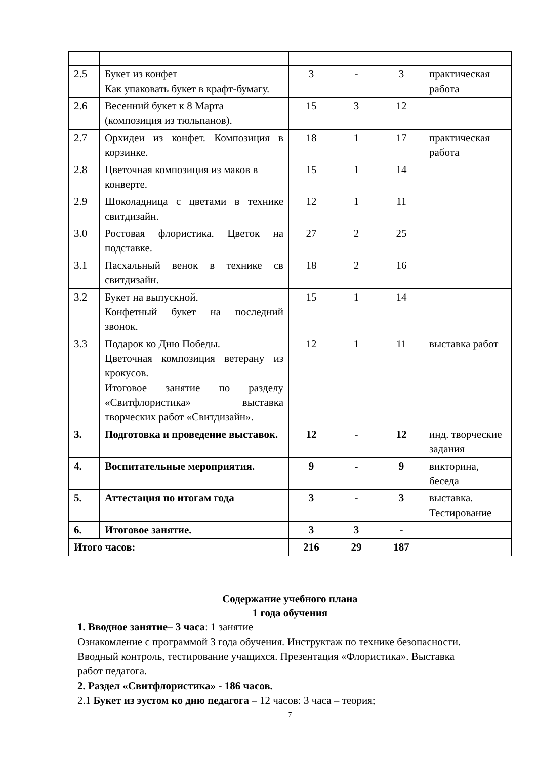| 2.5 | Букет из конфет Как упаковать букет в крафт-бумагу. | 3 | - | 3 | практическая работа |
| 2.6 | Весенний букет к 8 Марта (композиция из тюльпанов). | 15 | 3 | 12 | |
| 2.7 | Орхидеи из конфет. Композиция в корзинке. | 18 | 1 | 17 | практическая работа |
| 2.8 | Цветочная композиция из маков в конверте. | 15 | 1 | 14 | |
| 2.9 | Шоколадница с цветами в технике свитдизайн. | 12 | 1 | 11 | |
| 3.0 | Ростовая флористика. Цветок на подставке. | 27 | 2 | 25 | |
| 3.1 | Пасхальный венок в технике св свитдизайн. | 18 | 2 | 16 | |
| 3.2 | Букет на выпускной. Конфетный букет на последний звонок. | 15 | 1 | 14 | |
| 3.3 | Подарок ко Дню Победы. Цветочная композиция ветерану из крокусов. Итоговое занятие по разделу «Свитфлористика» выставка творческих работ «Свитдизайн». | 12 | 1 | 11 | выставка работ |
| 3. | Подготовка и проведение выставок. | 12 | - | 12 | инд. творческие задания |
| 4. | Воспитательные мероприятия. | 9 | - | 9 | викторина, беседа |
| 5. | Аттестация по итогам года | 3 | - | 3 | выставка. Тестирование |
| 6. | Итоговое занятие. | 3 | 3 | - | |
| Итого часов: | | 216 | 29 | 187 | |
Содержание учебного плана
1 года обучения
1. Вводное занятие– 3 часа: 1 занятие
Ознакомление с программой 3 года обучения. Инструктаж по технике безопасности. Вводный контроль, тестирование учащихся. Презентация «Флористика». Выставка работ педагога.
2. Раздел «Свитфлористика» - 186 часов.
2.1 Букет из эустом ко дню педагога – 12 часов: 3 часа – теория;
7